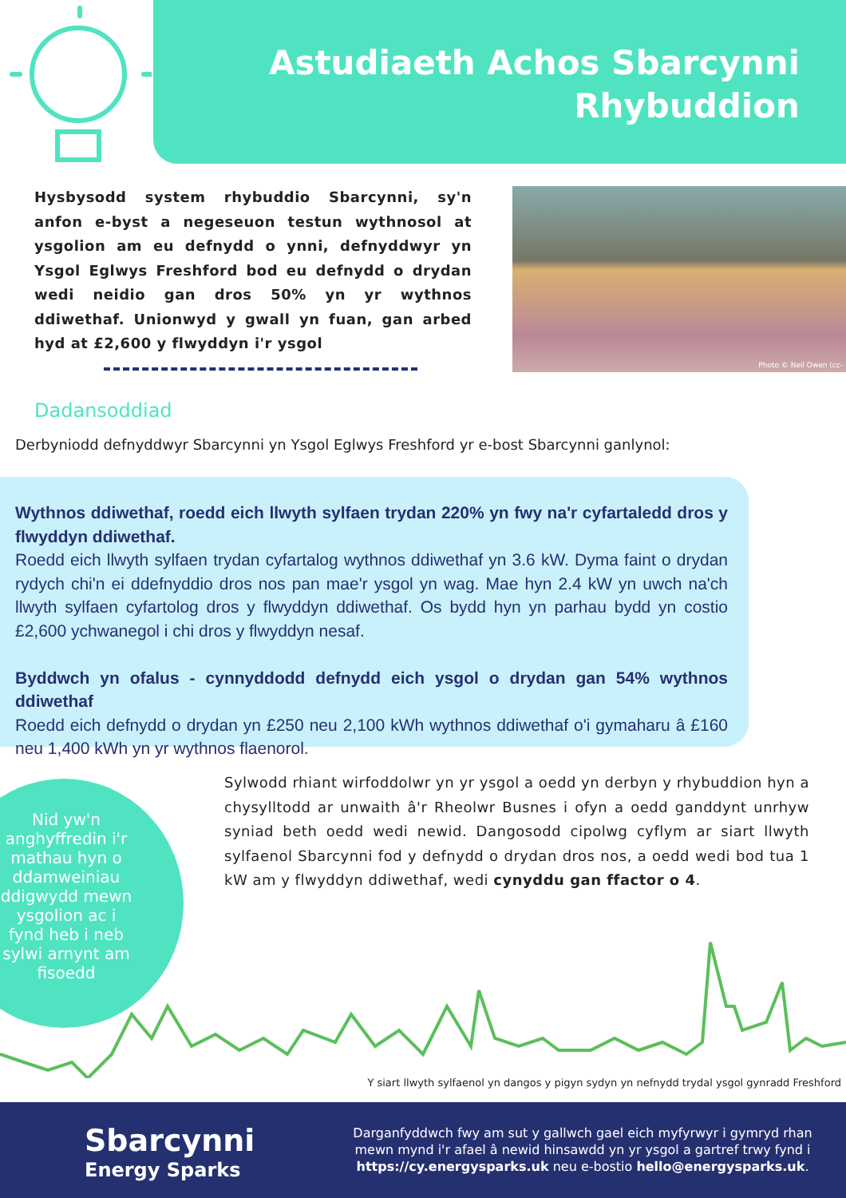Astudiaeth Achos Sbarcynni
Rhybuddion
Hysbysodd system rhybuddio Sbarcynni, sy'n anfon e-byst a negeseuon testun wythnosol at ysgolion am eu defnydd o ynni, defnyddwyr yn Ysgol Eglwys Freshford bod eu defnydd o drydan wedi neidio gan dros 50% yn yr wythnos ddiwethaf. Unionwyd y gwall yn fuan, gan arbed hyd at £2,600 y flwyddyn i'r ysgol
Photo © Neil Owen (cc-
Dadansoddiad
Derbyniodd defnyddwyr Sbarcynni yn Ysgol Eglwys Freshford yr e-bost Sbarcynni ganlynol:
Wythnos ddiwethaf, roedd eich llwyth sylfaen trydan 220% yn fwy na'r cyfartaledd dros y flwyddyn ddiwethaf.
Roedd eich llwyth sylfaen trydan cyfartalog wythnos ddiwethaf yn 3.6 kW. Dyma faint o drydan rydych chi'n ei ddefnyddio dros nos pan mae'r ysgol yn wag. Mae hyn 2.4 kW yn uwch na'ch llwyth sylfaen cyfartolog dros y flwyddyn ddiwethaf. Os bydd hyn yn parhau bydd yn costio £2,600 ychwanegol i chi dros y flwyddyn nesaf.
Byddwch yn ofalus - cynnyddodd defnydd eich ysgol o drydan gan 54% wythnos ddiwethaf
Roedd eich defnydd o drydan yn £250 neu 2,100 kWh wythnos ddiwethaf o'i gymaharu â £160 neu 1,400 kWh yn yr wythnos flaenorol.
Nid yw'n anghyffredin i'r mathau hyn o ddamweiniau ddigwydd mewn ysgolion ac i fynd heb i neb sylwi arnynt am fisoedd
Sylwodd rhiant wirfoddolwr yn yr ysgol a oedd yn derbyn y rhybuddion hyn a chysylltodd ar unwaith â'r Rheolwr Busnes i ofyn a oedd ganddynt unrhyw syniad beth oedd wedi newid. Dangosodd cipolwg cyflym ar siart llwyth sylfaenol Sbarcynni fod y defnydd o drydan dros nos, a oedd wedi bod tua 1 kW am y flwyddyn ddiwethaf, wedi cynyddu gan ffactor o 4.
Y siart llwyth sylfaenol yn dangos y pigyn sydyn yn nefnydd trydal ysgol gynradd Freshford
Sbarcynni
Energy Sparks
Darganfyddwch fwy am sut y gallwch gael eich myfyrwyr i gymryd rhan mewn mynd i'r afael â newid hinsawdd yn yr ysgol a gartref trwy fynd i https://cy.energysparks.uk neu e-bostio hello@energysparks.uk.